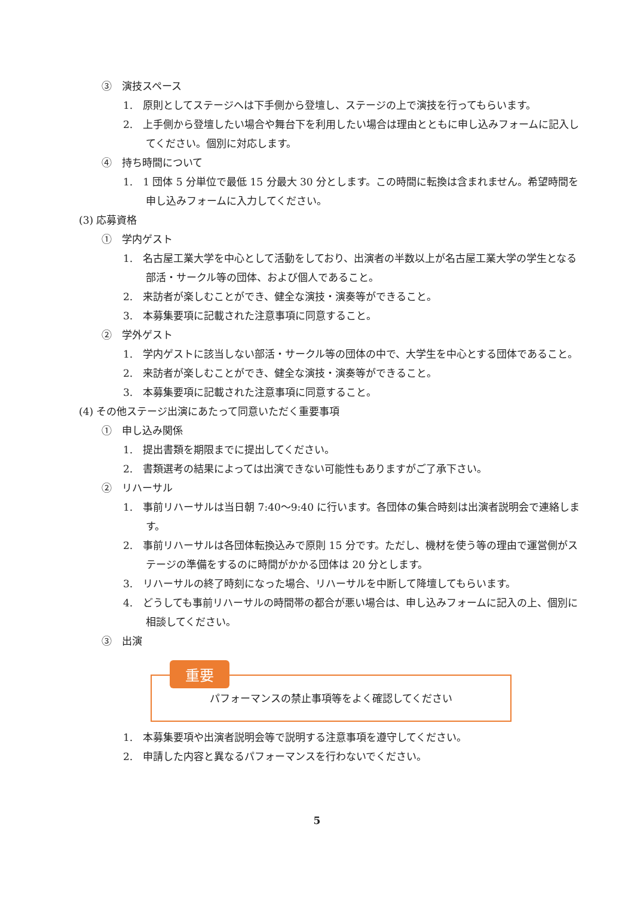③　演技スペース
1.　原則としてステージへは下手側から登壇し、ステージの上で演技を行ってもらいます。
2.　上手側から登壇したい場合や舞台下を利用したい場合は理由とともに申し込みフォームに記入してください。個別に対応します。
④　持ち時間について
1.　1 団体 5 分単位で最低 15 分最大 30 分とします。この時間に転換は含まれません。希望時間を申し込みフォームに入力してください。
(3) 応募資格
①　学内ゲスト
1.　名古屋工業大学を中心として活動をしており、出演者の半数以上が名古屋工業大学の学生となる部活・サークル等の団体、および個人であること。
2.　来訪者が楽しむことができ、健全な演技・演奏等ができること。
3.　本募集要項に記載された注意事項に同意すること。
②　学外ゲスト
1.　学内ゲストに該当しない部活・サークル等の団体の中で、大学生を中心とする団体であること。
2.　来訪者が楽しむことができ、健全な演技・演奏等ができること。
3.　本募集要項に記載された注意事項に同意すること。
(4) その他ステージ出演にあたって同意いただく重要事項
①　申し込み関係
1.　提出書類を期限までに提出してください。
2.　書類選考の結果によっては出演できない可能性もありますがご了承下さい。
②　リハーサル
1.　事前リハーサルは当日朝 7:40～9:40 に行います。各団体の集合時刻は出演者説明会で連絡します。
2.　事前リハーサルは各団体転換込みで原則 15 分です。ただし、機材を使う等の理由で運営側がステージの準備をするのに時間がかかる団体は 20 分とします。
3.　リハーサルの終了時刻になった場合、リハーサルを中断して降壇してもらいます。
4.　どうしても事前リハーサルの時間帯の都合が悪い場合は、申し込みフォームに記入の上、個別に相談してください。
③　出演
重要
パフォーマンスの禁止事項等をよく確認してください
1.　本募集要項や出演者説明会等で説明する注意事項を遵守してください。
2.　申請した内容と異なるパフォーマンスを行わないでください。
5